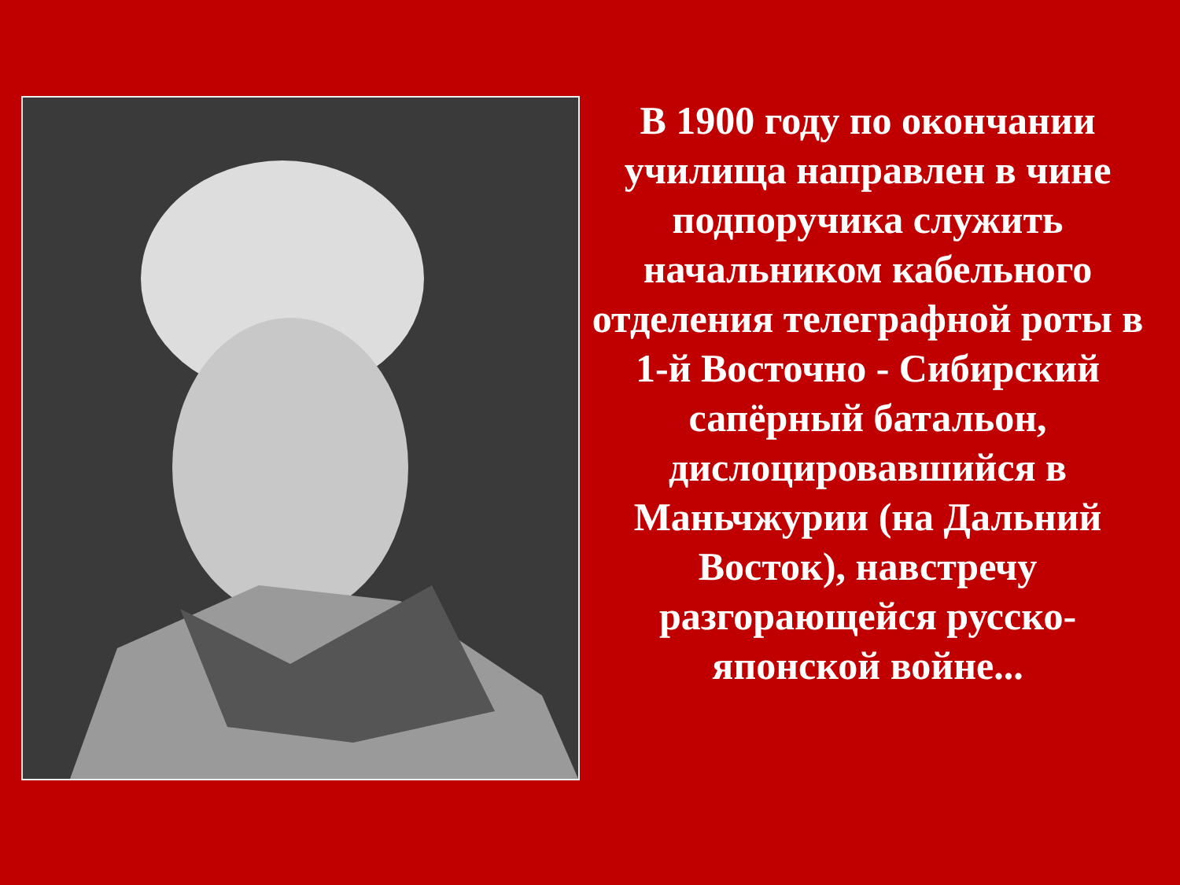В 1900 году по окончании училища направлен в чине подпоручика служить начальником кабельного
отделения телеграфной роты в 1-й Восточно - Сибирский сапёрный батальон, дислоцировавшийся в Маньчжурии (на Дальний Восток), навстречу разгорающейся русско-японской войне...